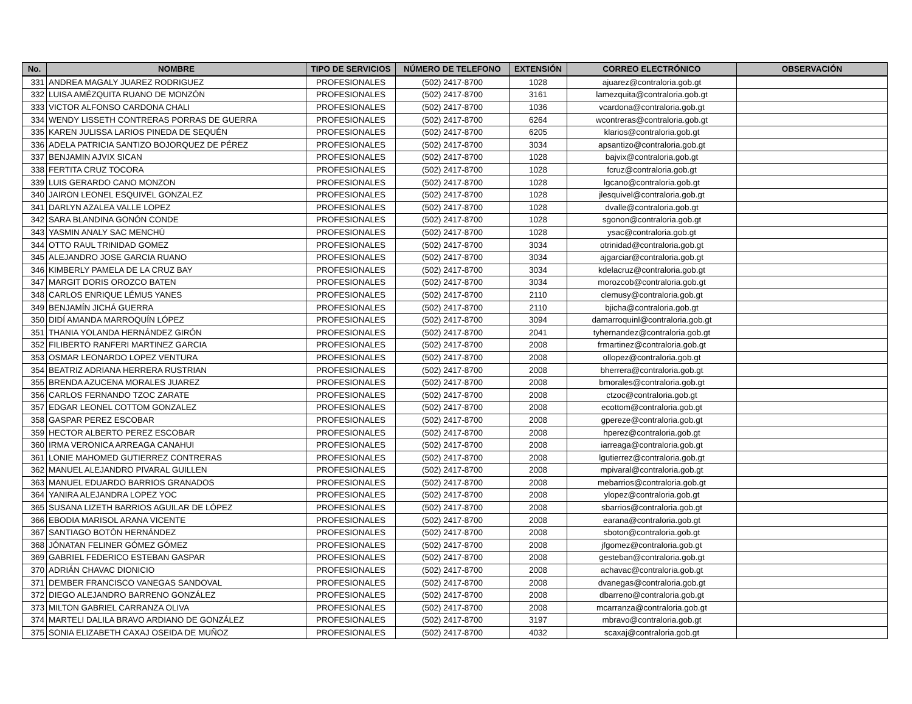| No. | NOMBRE | TIPO DE SERVICIOS | NÚMERO DE TELEFONO | EXTENSIÓN | CORREO ELECTRÓNICO | OBSERVACIÓN |
| --- | --- | --- | --- | --- | --- | --- |
| 331 | ANDREA MAGALY JUAREZ RODRIGUEZ | PROFESIONALES | (502) 2417-8700 | 1028 | ajuarez@contraloria.gob.gt | |
| 332 | LUISA AMÉZQUITA RUANO DE MONZÓN | PROFESIONALES | (502) 2417-8700 | 3161 | lamezquita@contraloria.gob.gt | |
| 333 | VICTOR ALFONSO CARDONA CHALI | PROFESIONALES | (502) 2417-8700 | 1036 | vcardona@contraloria.gob.gt | |
| 334 | WENDY LISSETH CONTRERAS PORRAS DE GUERRA | PROFESIONALES | (502) 2417-8700 | 6264 | wcontreras@contraloria.gob.gt | |
| 335 | KAREN JULISSA LARIOS PINEDA DE SEQUÉN | PROFESIONALES | (502) 2417-8700 | 6205 | klarios@contraloria.gob.gt | |
| 336 | ADELA PATRICIA SANTIZO BOJORQUEZ DE PÉREZ | PROFESIONALES | (502) 2417-8700 | 3034 | apsantizo@contraloria.gob.gt | |
| 337 | BENJAMIN AJVIX SICAN | PROFESIONALES | (502) 2417-8700 | 1028 | bajvix@contraloria.gob.gt | |
| 338 | FERTITA CRUZ TOCORA | PROFESIONALES | (502) 2417-8700 | 1028 | fcruz@contraloria.gob.gt | |
| 339 | LUIS GERARDO CANO MONZON | PROFESIONALES | (502) 2417-8700 | 1028 | lgcano@contraloria.gob.gt | |
| 340 | JAIRON LEONEL ESQUIVEL GONZALEZ | PROFESIONALES | (502) 2417-8700 | 1028 | jlesquivel@contraloria.gob.gt | |
| 341 | DARLYN AZALEA VALLE LOPEZ | PROFESIONALES | (502) 2417-8700 | 1028 | dvalle@contraloria.gob.gt | |
| 342 | SARA BLANDINA GONÓN CONDE | PROFESIONALES | (502) 2417-8700 | 1028 | sgonon@contraloria.gob.gt | |
| 343 | YASMIN ANALY SAC MENCHÚ | PROFESIONALES | (502) 2417-8700 | 1028 | ysac@contraloria.gob.gt | |
| 344 | OTTO RAUL TRINIDAD GOMEZ | PROFESIONALES | (502) 2417-8700 | 3034 | otrinidad@contraloria.gob.gt | |
| 345 | ALEJANDRO JOSE GARCIA RUANO | PROFESIONALES | (502) 2417-8700 | 3034 | ajgarciar@contraloria.gob.gt | |
| 346 | KIMBERLY PAMELA DE LA CRUZ BAY | PROFESIONALES | (502) 2417-8700 | 3034 | kdelacruz@contraloria.gob.gt | |
| 347 | MARGIT DORIS OROZCO BATEN | PROFESIONALES | (502) 2417-8700 | 3034 | morozcob@contraloria.gob.gt | |
| 348 | CARLOS ENRIQUE LÉMUS YANES | PROFESIONALES | (502) 2417-8700 | 2110 | clemusy@contraloria.gob.gt | |
| 349 | BENJAMÍN JICHÁ GUERRA | PROFESIONALES | (502) 2417-8700 | 2110 | bjicha@contraloria.gob.gt | |
| 350 | DIDÍ AMANDA MARROQUÍN LÓPEZ | PROFESIONALES | (502) 2417-8700 | 3094 | damarroquinl@contraloria.gob.gt | |
| 351 | THANIA YOLANDA HERNÁNDEZ GIRÓN | PROFESIONALES | (502) 2417-8700 | 2041 | tyhernandez@contraloria.gob.gt | |
| 352 | FILIBERTO RANFERI MARTINEZ GARCIA | PROFESIONALES | (502) 2417-8700 | 2008 | frmartinez@contraloria.gob.gt | |
| 353 | OSMAR LEONARDO LOPEZ VENTURA | PROFESIONALES | (502) 2417-8700 | 2008 | ollopez@contraloria.gob.gt | |
| 354 | BEATRIZ ADRIANA HERRERA RUSTRIAN | PROFESIONALES | (502) 2417-8700 | 2008 | bherrera@contraloria.gob.gt | |
| 355 | BRENDA AZUCENA MORALES JUAREZ | PROFESIONALES | (502) 2417-8700 | 2008 | bmorales@contraloria.gob.gt | |
| 356 | CARLOS FERNANDO TZOC ZARATE | PROFESIONALES | (502) 2417-8700 | 2008 | ctzoc@contraloria.gob.gt | |
| 357 | EDGAR LEONEL COTTOM GONZALEZ | PROFESIONALES | (502) 2417-8700 | 2008 | ecottom@contraloria.gob.gt | |
| 358 | GASPAR PEREZ ESCOBAR | PROFESIONALES | (502) 2417-8700 | 2008 | gpereze@contraloria.gob.gt | |
| 359 | HECTOR ALBERTO PEREZ ESCOBAR | PROFESIONALES | (502) 2417-8700 | 2008 | hperez@contraloria.gob.gt | |
| 360 | IRMA VERONICA ARREAGA CANAHUI | PROFESIONALES | (502) 2417-8700 | 2008 | iarreaga@contraloria.gob.gt | |
| 361 | LONIE MAHOMED GUTIERREZ CONTRERAS | PROFESIONALES | (502) 2417-8700 | 2008 | lgutierrez@contraloria.gob.gt | |
| 362 | MANUEL ALEJANDRO PIVARAL GUILLEN | PROFESIONALES | (502) 2417-8700 | 2008 | mpivaral@contraloria.gob.gt | |
| 363 | MANUEL EDUARDO BARRIOS GRANADOS | PROFESIONALES | (502) 2417-8700 | 2008 | mebarrios@contraloria.gob.gt | |
| 364 | YANIRA ALEJANDRA LOPEZ YOC | PROFESIONALES | (502) 2417-8700 | 2008 | ylopez@contraloria.gob.gt | |
| 365 | SUSANA LIZETH BARRIOS AGUILAR DE LÓPEZ | PROFESIONALES | (502) 2417-8700 | 2008 | sbarrios@contraloria.gob.gt | |
| 366 | EBODIA MARISOL ARANA VICENTE | PROFESIONALES | (502) 2417-8700 | 2008 | earana@contraloria.gob.gt | |
| 367 | SANTIAGO BOTÓN HERNÁNDEZ | PROFESIONALES | (502) 2417-8700 | 2008 | sboton@contraloria.gob.gt | |
| 368 | JÓNATAN FELINER GÓMEZ GÓMEZ | PROFESIONALES | (502) 2417-8700 | 2008 | jfgomez@contraloria.gob.gt | |
| 369 | GABRIEL FEDERICO ESTEBAN GASPAR | PROFESIONALES | (502) 2417-8700 | 2008 | gesteban@contraloria.gob.gt | |
| 370 | ADRIÁN CHAVAC DIONICIO | PROFESIONALES | (502) 2417-8700 | 2008 | achavac@contraloria.gob.gt | |
| 371 | DEMBER FRANCISCO VANEGAS SANDOVAL | PROFESIONALES | (502) 2417-8700 | 2008 | dvanegas@contraloria.gob.gt | |
| 372 | DIEGO ALEJANDRO BARRENO GONZÁLEZ | PROFESIONALES | (502) 2417-8700 | 2008 | dbarreno@contraloria.gob.gt | |
| 373 | MILTON GABRIEL CARRANZA OLIVA | PROFESIONALES | (502) 2417-8700 | 2008 | mcarranza@contraloria.gob.gt | |
| 374 | MARTELI DALILA BRAVO ARDIANO DE GONZÁLEZ | PROFESIONALES | (502) 2417-8700 | 3197 | mbravo@contraloria.gob.gt | |
| 375 | SONIA ELIZABETH CAXAJ OSEIDA DE MUÑOZ | PROFESIONALES | (502) 2417-8700 | 4032 | scaxaj@contraloria.gob.gt | |